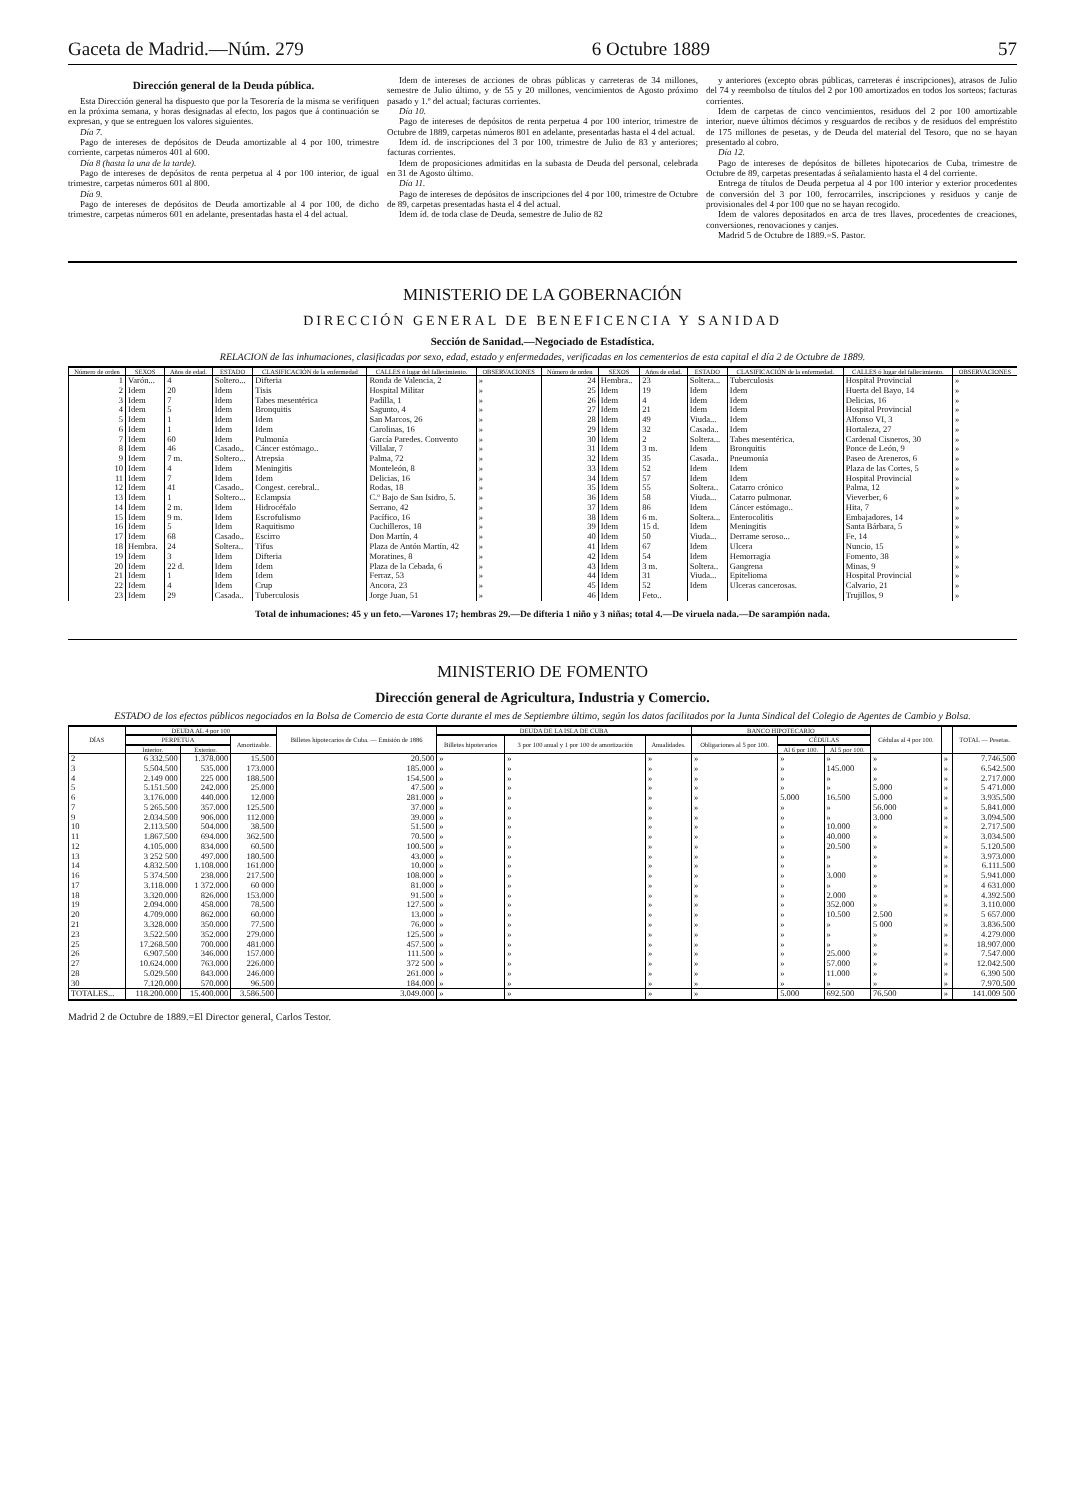Gaceta de Madrid.—Núm. 279 6 Octubre 1889 57
Dirección general de la Deuda pública.
Esta Dirección general ha dispuesto que por la Tesorería de la misma se verifiquen en la próxima semana, y horas designadas al efecto, los pagos que á continuación se expresan, y que se entreguen los valores siguientes.
Día 7.
Pago de intereses de depósitos de Deuda amortizable al 4 por 100, trimestre corriente, carpetas números 401 al 600.
Día 8 (hasta la una de la tarde).
Pago de intereses de depósitos de renta perpetua al 4 por 100 interior, de igual trimestre, carpetas números 601 al 800.
Día 9.
Pago de intereses de depósitos de Deuda amortizable al 4 por 100, de dicho trimestre, carpetas números 601 en adelante, presentadas hasta el 4 del actual.
Idem de intereses de acciones de obras públicas y carreteras de 34 millones, semestre de Julio último, y de 55 y 20 millones, vencimientos de Agosto próximo pasado y 1.º del actual; facturas corrientes.
Día 10.
Pago de intereses de depósitos de renta perpetua 4 por 100 interior, trimestre de Octubre de 1889, carpetas números 801 en adelante, presentadas hasta el 4 del actual.
Idem íd. de inscripciones del 3 por 100, trimestre de Julio de 83 y anteriores; facturas corrientes.
Idem de proposiciones admitidas en la subasta de Deuda del personal, celebrada en 31 de Agosto último.
Día 11.
Pago de intereses de depósitos de inscripciones del 4 por 100, trimestre de Octubre de 89, carpetas presentadas hasta el 4 del actual.
Idem íd. de toda clase de Deuda, semestre de Julio de 82
y anteriores (excepto obras públicas, carreteras é inscripciones), atrasos de Julio del 74 y reembolso de títulos del 2 por 100 amortizados en todos los sorteos; facturas corrientes.
Idem de carpetas de cinco vencimientos, residuos del 2 por 100 amortizable interior, nueve últimos décimos y resguardos de recibos y de residuos del empréstito de 175 millones de pesetas, y de Deuda del material del Tesoro, que no se hayan presentado al cobro.
Día 12.
Pago de intereses de depósitos de billetes hipotecarios de Cuba, trimestre de Octubre de 89, carpetas presentadas á señalamiento hasta el 4 del corriente.
Entrega de títulos de Deuda perpetua al 4 por 100 interior y exterior procedentes de conversión del 3 por 100, ferrocarriles, inscripciones y residuos y canje de provisionales del 4 por 100 que no se hayan recogido.
Idem de valores depositados en arca de tres llaves, procedentes de creaciones, conversiones, renovaciones y canjes.
Madrid 5 de Octubre de 1889.=S. Pastor.
MINISTERIO DE LA GOBERNACIÓN
DIRECCIÓN GENERAL DE BENEFICENCIA Y SANIDAD
Sección de Sanidad.—Negociado de Estadística.
RELACION de las inhumaciones, clasificadas por sexo, edad, estado y enfermedades, verificadas en los cementerios de esta capital el día 2 de Octubre de 1889.
| Número de orden | SEXOS | Años de edad. | ESTADO | CLASIFICACIÓN de la enfermedad | CALLES ó lugar del fallecimiento. | OBSERVACIONES | Número de orden | SEXOS | Años de edad. | ESTADO | CLASIFICACIÓN de la enfermedad. | CALLES ó lugar del fallecimiento. | OBSERVACIONES |
| --- | --- | --- | --- | --- | --- | --- | --- | --- | --- | --- | --- | --- | --- |
| 1 | Varón... | 4 | Soltero... | Difteria | Ronda de Valencia, 2 | » | 24 | Hembra.. | 23 | Soltera... | Tuberculosis | Hospital Provincial | » |
| 2 | Idem | 20 | Idem | Tisis | Hospital Militar | » | 25 | Idem | 19 | Idem | Idem | Huerta del Bayo, 14 | » |
| 3 | Idem | 7 | Idem | Tabes mesentérica | Padilla, 1 | » | 26 | Idem | 4 | Idem | Idem | Delicias, 16 | » |
| 4 | Idem | 5 | Idem | Bronquitis | Sagunto, 4 | » | 27 | Idem | 21 | Idem | Idem | Hospital Provincial | » |
| 5 | Idem | 1 | Idem | Idem | San Marcos, 26 | » | 28 | Idem | 49 | Viuda... | Idem | Alfonso VI, 3 | » |
| 6 | Idem | 1 | Idem | Idem | Carolinas, 16 | » | 29 | Idem | 32 | Casada.. | Idem | Hortaleza, 27 | » |
| 7 | Idem | 60 | Idem | Pulmonía | García Paredes. Convento | » | 30 | Idem | 2 | Soltera... | Tabes mesentérica. | Cardenal Cisneros, 30 | » |
| 8 | Idem | 46 | Casado.. | Cáncer estómago.. | Villalar, 7 | » | 31 | Idem | 3 m. | Idem | Bronquitis | Ponce de León, 9 | » |
| 9 | Idem | 7 m. | Soltero... | Atrepsia | Palma, 72 | » | 32 | Idem | 35 | Casada.. | Pneumonía | Paseo de Areneros, 6 | » |
| 10 | Idem | 4 | Idem | Meningitis | Monteleón, 8 | » | 33 | Idem | 52 | Idem | Idem | Plaza de las Cortes, 5 | » |
| 11 | Idem | 7 | Idem | Idem | Delicias, 16 | » | 34 | Idem | 57 | Idem | Idem | Hospital Provincial | » |
| 12 | Idem | 41 | Casado.. | Congest. cerebral.. | Rodas, 18 | » | 35 | Idem | 55 | Soltera.. | Catarro crónico | Palma, 12 | » |
| 13 | Idem | 1 | Soltero... | Eclampsia | C.º Bajo de San Isidro, 5. | » | 36 | Idem | 58 | Viuda... | Catarro pulmonar. | Vieverber, 6 | » |
| 14 | Idem | 2 m. | Idem | Hidrocéfalo | Serrano, 42 | » | 37 | Idem | 86 | Idem | Cáncer estómago.. | Hita, 7 | » |
| 15 | Idem | 9 m. | Idem | Escrofulismo | Pacífico, 16 | » | 38 | Idem | 6 m. | Soltera... | Enterocolitis | Embajadores, 14 | » |
| 16 | Idem | 5 | Idem | Raquitismo | Cuchilleros, 18 | » | 39 | Idem | 15 d. | Idem | Meningitis | Santa Bárbara, 5 | » |
| 17 | Idem | 68 | Casado.. | Escirro | Don Martín, 4 | » | 40 | Idem | 50 | Viuda... | Derrame seroso... | Fe, 14 | » |
| 18 | Hembra. | 24 | Soltera.. | Tifus | Plaza de Antón Martín, 42 | » | 41 | Idem | 67 | Idem | Ulcera | Nuncio, 15 | » |
| 19 | Idem | 3 | Idem | Difteria | Moratines, 8 | » | 42 | Idem | 54 | Idem | Hemorragia | Fomento, 38 | » |
| 20 | Idem | 22 d. | Idem | Idem | Plaza de la Cebada, 6 | » | 43 | Idem | 3 m. | Soltera.. | Gangrena | Minas, 9 | » |
| 21 | Idem | 1 | Idem | Idem | Ferraz, 53 | » | 44 | Idem | 31 | Viuda... | Epitelioma | Hospital Provincial | » |
| 22 | Idem | 4 | Idem | Crup | Ancora, 23 | » | 45 | Idem | 52 | Idem | Ulceras cancerosas. | Calvario, 21 | » |
| 23 | Idem | 29 | Casada.. | Tuberculosis | Jorge Juan, 51 | » | 46 | Idem | Feto.. | | | Trujillos, 9 | » |
Total de inhumaciones: 45 y un feto.—Varones 17; hembras 29.—De difteria 1 niño y 3 niñas; total 4.—De viruela nada.—De sarampión nada.
MINISTERIO DE FOMENTO
Dirección general de Agricultura, Industria y Comercio.
ESTADO de los efectos públicos negociados en la Bolsa de Comercio de esta Corte durante el mes de Septiembre último, según los datos facilitados por la Junta Sindical del Colegio de Agentes de Cambio y Bolsa.
| DÍAS | DEUDA AL 4 por 100 | | | Billetes hipotecarios de Cuba. — Emisión de 1886 | DEUDA DE LA ISLA DE CUBA | | | BANCO HIPOTECARIO | | | Cédulas al 4 por 100. | | TOTAL — Pesetas. |
| --- | --- | --- | --- | --- | --- | --- | --- | --- | --- | --- | --- | --- | --- |
| | PERPETUA | | Amortizable. | | Billetes hipotecarios | 3 por 100 anual y 1 por 100 de amortización | Anualidades. | Obligaciones al 5 por 100. | CÉDULAS | | | | |
| | Interior. | Exterior. | | | | | | | Al 6 por 100. | Al 5 por 100. | | | |
| 2 | 6 332.500 | 1.378.000 | 15.500 | 20.500 | » | » | » | » | » | » | » | » | 7.746.500 |
| 3 | 5.504.500 | 535.000 | 173.000 | 185.000 | » | » | » | » | » | 145.000 | » | » | 6.542.500 |
| 4 | 2.149 000 | 225 000 | 188.500 | 154.500 | » | » | » | » | » | » | » | » | 2.717.000 |
| 5 | 5.151.500 | 242.000 | 25.000 | 47.500 | » | » | » | » | » | » | 5.000 | » | 5 471.000 |
| 6 | 3.176.000 | 440.000 | 12.000 | 281.000 | » | » | » | » | 5.000 | 16.500 | 5.000 | » | 3.935.500 |
| 7 | 5 265.500 | 357.000 | 125.500 | 37.000 | » | » | » | » | » | » | 56.000 | » | 5.841.000 |
| 9 | 2.034.500 | 906.000 | 112.000 | 39.000 | » | » | » | » | » | » | 3.000 | » | 3.094.500 |
| 10 | 2.113.500 | 504.000 | 38.500 | 51.500 | » | » | » | » | » | 10.000 | » | » | 2.717.500 |
| 11 | 1.867.500 | 694.000 | 362.500 | 70.500 | » | » | » | » | » | 40.000 | » | » | 3.034.500 |
| 12 | 4.105.000 | 834.000 | 60.500 | 100.500 | » | » | » | » | » | 20.500 | » | » | 5.120.500 |
| 13 | 3 252 500 | 497.000 | 180.500 | 43.000 | » | » | » | » | » | » | » | » | 3.973.000 |
| 14 | 4.832.500 | 1.108.000 | 161.000 | 10.000 | » | » | » | » | » | » | » | » | 6.111.500 |
| 16 | 5 374.500 | 238.000 | 217.500 | 108.000 | » | » | » | » | » | 3.000 | » | » | 5.941.000 |
| 17 | 3.118.000 | 1 372.000 | 60 000 | 81.000 | » | » | » | » | » | » | » | » | 4 631.000 |
| 18 | 3.320.000 | 826.000 | 153.000 | 91.500 | » | » | » | » | » | 2.000 | » | » | 4.392.500 |
| 19 | 2.094.000 | 458.000 | 78.500 | 127.500 | » | » | » | » | » | 352.000 | » | » | 3.110.000 |
| 20 | 4.709.000 | 862.000 | 60.000 | 13.000 | » | » | » | » | » | 10.500 | 2.500 | » | 5 657.000 |
| 21 | 3.328.000 | 350.000 | 77.500 | 76.000 | » | » | » | » | » | » | 5 000 | » | 3.836.500 |
| 23 | 3.522.500 | 352.000 | 279.000 | 125.500 | » | » | » | » | » | » | » | » | 4.279.000 |
| 25 | 17.268.500 | 700.000 | 481.000 | 457.500 | » | » | » | » | » | » | » | » | 18.907.000 |
| 26 | 6.907.500 | 346.000 | 157.000 | 111.500 | » | » | » | » | » | 25.000 | » | » | 7.547.000 |
| 27 | 10.624.000 | 763.000 | 226.000 | 372 500 | » | » | » | » | » | 57.000 | » | » | 12.042.500 |
| 28 | 5.029.500 | 843.000 | 246.000 | 261.000 | » | » | » | » | » | 11.000 | » | » | 6.390 500 |
| 30 | 7.120.000 | 570.000 | 96.500 | 184.000 | » | » | » | » | » | » | » | » | 7.970.500 |
| TOTALES... | 118.200.000 | 15.400.000 | 3.586.500 | 3.049.000 | » | » | » | » | 5.000 | 692.500 | 76.500 | » | 141.009 500 |
Madrid 2 de Octubre de 1889.=El Director general, Carlos Testor.